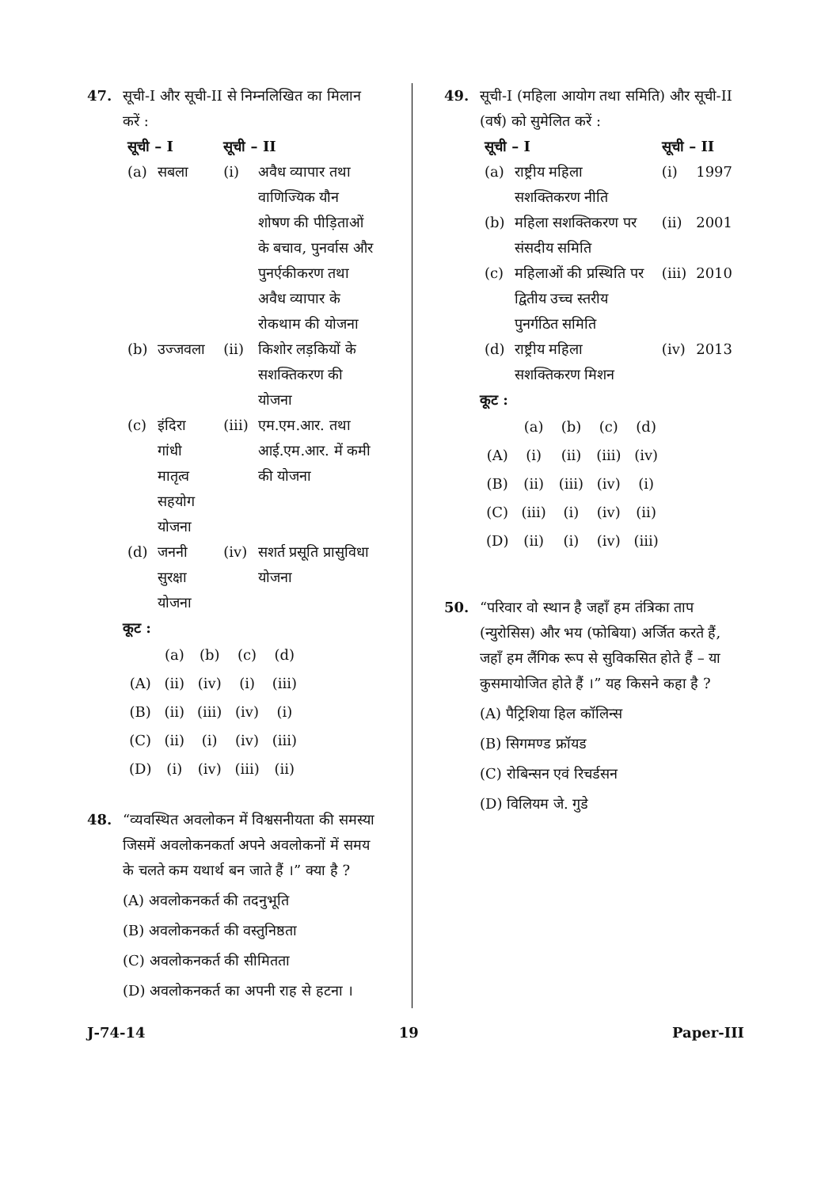47. सूची-I और सूची-II से निम्नलिखित का मिलान करें :
| सूची – I | | सूची – II | |
| --- | --- | --- | --- |
| (a) | सबला | (i) | अवैध व्यापार तथा वाणिज्यिक यौन शोषण की पीड़िताओं के बचाव, पुनर्वास और पुनर्एकीकरण तथा अवैध व्यापार के रोकथाम की योजना |
| (b) | उज्जवला | (ii) | किशोर लड़कियों के सशक्तिकरण की योजना |
| (c) | इंदिरा गांधी मातृत्व सहयोग योजना | (iii) | एम.एम.आर. तथा आई.एम.आर. में कमी की योजना |
| (d) | जननी सुरक्षा योजना | (iv) | सशर्त प्रसूति प्रासुविधा योजना |
कूट :
| | (a) | (b) | (c) | (d) |
| (A) | (ii) | (iv) | (i) | (iii) |
| (B) | (ii) | (iii) | (iv) | (i) |
| (C) | (ii) | (i) | (iv) | (iii) |
| (D) | (i) | (iv) | (iii) | (ii) |
48. “व्यवस्थित अवलोकन में विश्वसनीयता की समस्या जिसमें अवलोकनकर्ता अपने अवलोकनों में समय के चलते कम यथार्थ बन जाते हैं ।” क्या है ?
(A) अवलोकनकर्त की तदनुभूति
(B) अवलोकनकर्त की वस्तुनिष्ठता
(C) अवलोकनकर्त की सीमितता
(D) अवलोकनकर्त का अपनी राह से हटना ।
49. सूची-I (महिला आयोग तथा समिति) और सूची-II (वर्ष) को सुमेलित करें :
| सूची – I | | सूची – II | |
| --- | --- | --- | --- |
| (a) | राष्ट्रीय महिला सशक्तिकरण नीति | (i) | 1997 |
| (b) | महिला सशक्तिकरण पर संसदीय समिति | (ii) | 2001 |
| (c) | महिलाओं की प्रस्थिति पर द्वितीय उच्च स्तरीय पुनर्गठित समिति | (iii) | 2010 |
| (d) | राष्ट्रीय महिला सशक्तिकरण मिशन | (iv) | 2013 |
कूट :
| | (a) | (b) | (c) | (d) |
| (A) | (i) | (ii) | (iii) | (iv) |
| (B) | (ii) | (iii) | (iv) | (i) |
| (C) | (iii) | (i) | (iv) | (ii) |
| (D) | (ii) | (i) | (iv) | (iii) |
50. “परिवार वो स्थान है जहाँ हम तंत्रिका ताप (न्युरोसिस) और भय (फोबिया) अर्जित करते हैं, जहाँ हम लैंगिक रूप से सुविकसित होते हैं – या कुसमायोजित होते हैं ।” यह किसने कहा है ?
(A) पैट्रिशिया हिल कॉलिन्स
(B) सिगमण्ड फ्रॉयड
(C) रोबिन्सन एवं रिचर्डसन
(D) विलियम जे. गुडे
J-74-14 19 Paper-III